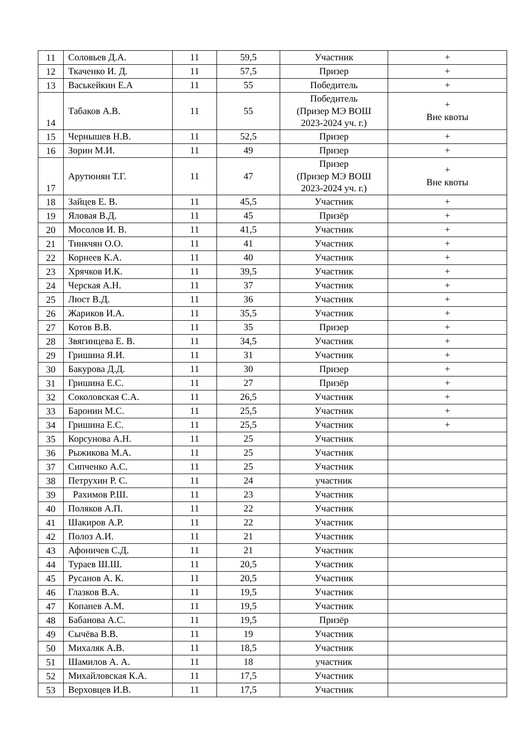| 11 | Соловьев Д.А. | 11 | 59,5 | Участник | + |
| 12 | Ткаченко И. Д. | 11 | 57,5 | Призер | + |
| 13 | Васькейкин Е.А | 11 | 55 | Победитель | + |
| 14 | Табаков А.В. | 11 | 55 | Победитель (Призер МЭ ВОШ 2023-2024 уч. г.) | + Вне квоты |
| 15 | Чернышев Н.В. | 11 | 52,5 | Призер | + |
| 16 | Зорин М.И. | 11 | 49 | Призер | + |
| 17 | Арутюнян Т.Г. | 11 | 47 | Призер (Призер МЭ ВОШ 2023-2024 уч. г.) | + Вне квоты |
| 18 | Зайцев Е. В. | 11 | 45,5 | Участник | + |
| 19 | Яловая В.Д. | 11 | 45 | Призёр | + |
| 20 | Мосолов И. В. | 11 | 41,5 | Участник | + |
| 21 | Тинкчян О.О. | 11 | 41 | Участник | + |
| 22 | Корнеев К.А. | 11 | 40 | Участник | + |
| 23 | Хрячков И.К. | 11 | 39,5 | Участник | + |
| 24 | Черская А.Н. | 11 | 37 | Участник | + |
| 25 | Люст В.Д. | 11 | 36 | Участник | + |
| 26 | Жариков И.А. | 11 | 35,5 | Участник | + |
| 27 | Котов В.В. | 11 | 35 | Призер | + |
| 28 | Звягинцева Е. В. | 11 | 34,5 | Участник | + |
| 29 | Гришина Я.И. | 11 | 31 | Участник | + |
| 30 | Бакурова Д.Д. | 11 | 30 | Призер | + |
| 31 | Гришина Е.С. | 11 | 27 | Призёр | + |
| 32 | Соколовская С.А. | 11 | 26,5 | Участник | + |
| 33 | Баронин М.С. | 11 | 25,5 | Участник | + |
| 34 | Гришина Е.С. | 11 | 25,5 | Участник | + |
| 35 | Корсунова А.Н. | 11 | 25 | Участник | |
| 36 | Рыжикова М.А. | 11 | 25 | Участник | |
| 37 | Сипченко А.С. | 11 | 25 | Участник | |
| 38 | Петрухин Р. С. | 11 | 24 | участник | |
| 39 | Рахимов Р.Ш. | 11 | 23 | Участник | |
| 40 | Поляков А.П. | 11 | 22 | Участник | |
| 41 | Шакиров А.Р. | 11 | 22 | Участник | |
| 42 | Полоз А.И. | 11 | 21 | Участник | |
| 43 | Афоничев С.Д. | 11 | 21 | Участник | |
| 44 | Тураев Ш.Ш. | 11 | 20,5 | Участник | |
| 45 | Русанов А. К. | 11 | 20,5 | Участник | |
| 46 | Глазков В.А. | 11 | 19,5 | Участник | |
| 47 | Копанев А.М. | 11 | 19,5 | Участник | |
| 48 | Бабанова А.С. | 11 | 19,5 | Призёр | |
| 49 | Сычёва В.В. | 11 | 19 | Участник | |
| 50 | Михаляк А.В. | 11 | 18,5 | Участник | |
| 51 | Шамилов А. А. | 11 | 18 | участник | |
| 52 | Михайловская К.А. | 11 | 17,5 | Участник | |
| 53 | Верховцев И.В. | 11 | 17,5 | Участник | |